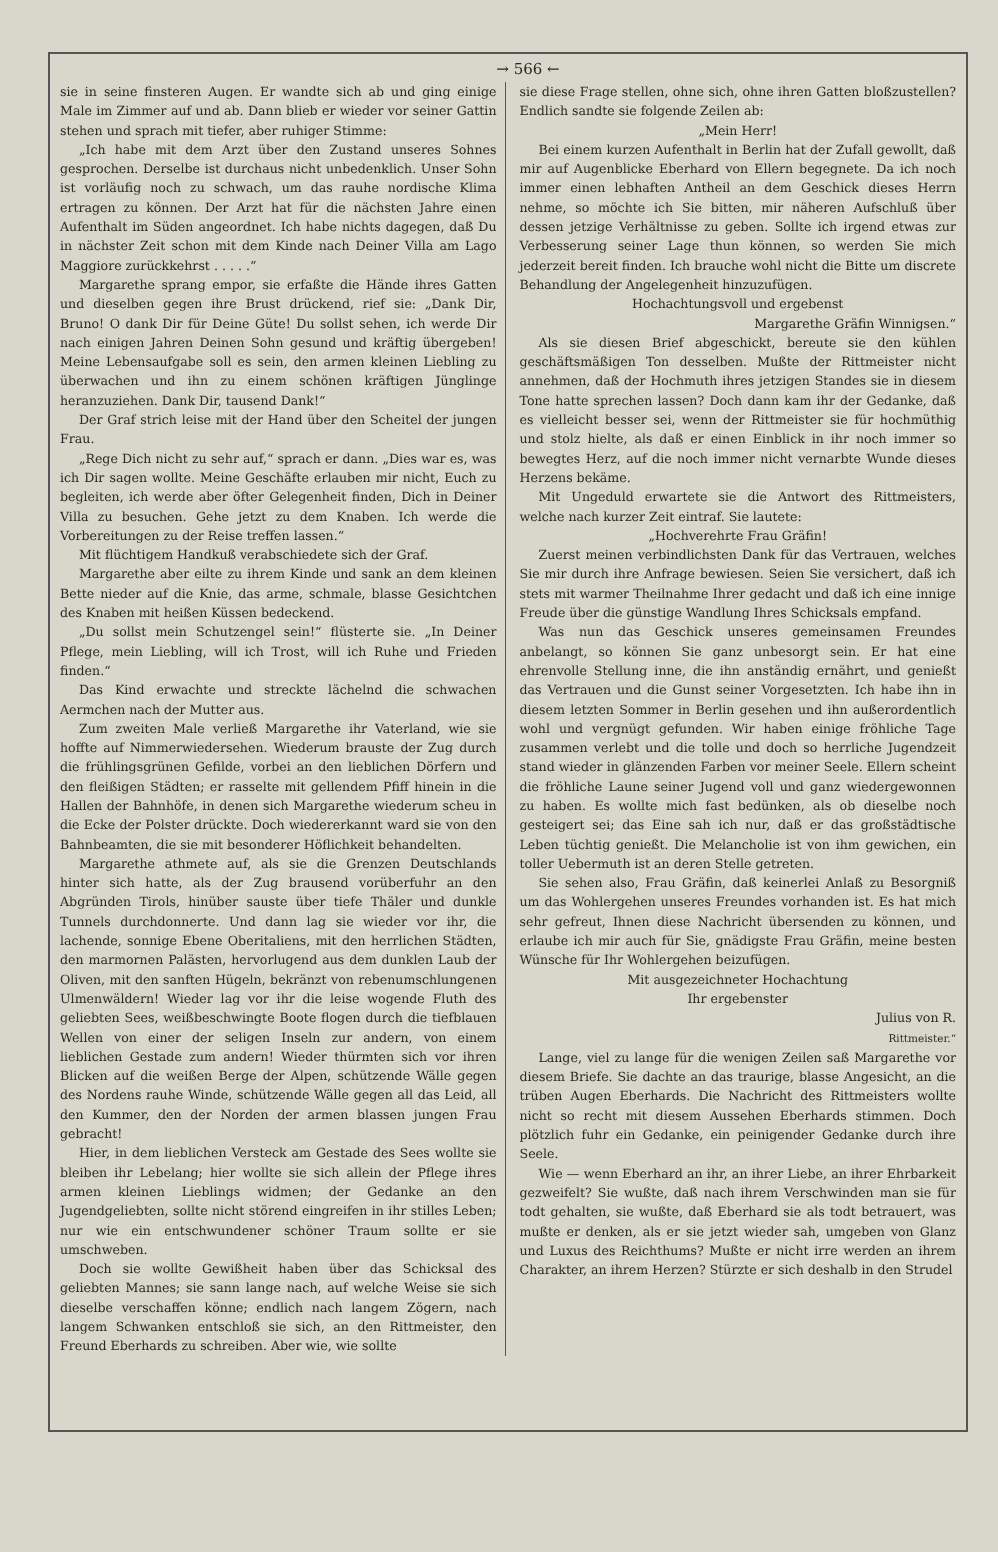→ 566 ←
sie in seine finsteren Augen. Er wandte sich ab und ging einige Male im Zimmer auf und ab. Dann blieb er wieder vor seiner Gattin stehen und sprach mit tiefer, aber ruhiger Stimme:
„Ich habe mit dem Arzt über den Zustand unseres Sohnes gesprochen. Derselbe ist durchaus nicht unbedenklich. Unser Sohn ist vorläufig noch zu schwach, um das rauhe nordische Klima ertragen zu können. Der Arzt hat für die nächsten Jahre einen Aufenthalt im Süden angeordnet. Ich habe nichts dagegen, daß Du in nächster Zeit schon mit dem Kinde nach Deiner Villa am Lago Maggiore zurückkehrst . . . . .“
Margarethe sprang empor, sie erfaßte die Hände ihres Gatten und dieselben gegen ihre Brust drückend, rief sie: „Dank Dir, Bruno! O dank Dir für Deine Güte! Du sollst sehen, ich werde Dir nach einigen Jahren Deinen Sohn gesund und kräftig übergeben! Meine Lebensaufgabe soll es sein, den armen kleinen Liebling zu überwachen und ihn zu einem schönen kräftigen Jünglinge heranzuziehen. Dank Dir, tausend Dank!“
Der Graf strich leise mit der Hand über den Scheitel der jungen Frau.
„Rege Dich nicht zu sehr auf,“ sprach er dann. „Dies war es, was ich Dir sagen wollte. Meine Geschäfte erlauben mir nicht, Euch zu begleiten, ich werde aber öfter Gelegenheit finden, Dich in Deiner Villa zu besuchen. Gehe jetzt zu dem Knaben. Ich werde die Vorbereitungen zu der Reise treffen lassen.“
Mit flüchtigem Handkuß verabschiedete sich der Graf.
Margarethe aber eilte zu ihrem Kinde und sank an dem kleinen Bette nieder auf die Knie, das arme, schmale, blasse Gesichtchen des Knaben mit heißen Küssen bedeckend.
„Du sollst mein Schutzengel sein!“ flüsterte sie. „In Deiner Pflege, mein Liebling, will ich Trost, will ich Ruhe und Frieden finden.“
Das Kind erwachte und streckte lächelnd die schwachen Aermchen nach der Mutter aus.
Zum zweiten Male verließ Margarethe ihr Vaterland, wie sie hoffte auf Nimmerwiedersehen. Wiederum brauste der Zug durch die frühlingsgrünen Gefilde, vorbei an den lieblichen Dörfern und den fleißigen Städten; er rasselte mit gellendem Pfiff hinein in die Hallen der Bahnhöfe, in denen sich Margarethe wiederum scheu in die Ecke der Polster drückte. Doch wiedererkannt ward sie von den Bahnbeamten, die sie mit besonderer Höflichkeit behandelten.
Margarethe athmete auf, als sie die Grenzen Deutschlands hinter sich hatte, als der Zug brausend vorüberfuhr an den Abgründen Tirols, hinüber sauste über tiefe Thäler und dunkle Tunnels durchdonnerte. Und dann lag sie wieder vor ihr, die lachende, sonnige Ebene Oberitaliens, mit den herrlichen Städten, den marmornen Palästen, hervorlugend aus dem dunklen Laub der Oliven, mit den sanften Hügeln, bekränzt von rebenumschlungenen Ulmenwäldern! Wieder lag vor ihr die leise wogende Fluth des geliebten Sees, weißbeschwingte Boote flogen durch die tiefblauen Wellen von einer der seligen Inseln zur andern, von einem lieblichen Gestade zum andern! Wieder thürmten sich vor ihren Blicken auf die weißen Berge der Alpen, schützende Wälle gegen des Nordens rauhe Winde, schützende Wälle gegen all das Leid, all den Kummer, den der Norden der armen blassen jungen Frau gebracht!
Hier, in dem lieblichen Versteck am Gestade des Sees wollte sie bleiben ihr Lebelang; hier wollte sie sich allein der Pflege ihres armen kleinen Lieblings widmen; der Gedanke an den Jugendgeliebten, sollte nicht störend eingreifen in ihr stilles Leben; nur wie ein entschwundener schöner Traum sollte er sie umschweben.
Doch sie wollte Gewißheit haben über das Schicksal des geliebten Mannes; sie sann lange nach, auf welche Weise sie sich dieselbe verschaffen könne; endlich nach langem Zögern, nach langem Schwanken entschloß sie sich, an den Rittmeister, den Freund Eberhards zu schreiben. Aber wie, wie sollte
sie diese Frage stellen, ohne sich, ohne ihren Gatten bloßzustellen? Endlich sandte sie folgende Zeilen ab:
„Mein Herr!
Bei einem kurzen Aufenthalt in Berlin hat der Zufall gewollt, daß mir auf Augenblicke Eberhard von Ellern begegnete. Da ich noch immer einen lebhaften Antheil an dem Geschick dieses Herrn nehme, so möchte ich Sie bitten, mir näheren Aufschluß über dessen jetzige Verhältnisse zu geben. Sollte ich irgend etwas zur Verbesserung seiner Lage thun können, so werden Sie mich jederzeit bereit finden. Ich brauche wohl nicht die Bitte um discrete Behandlung der Angelegenheit hinzuzufügen.
Hochachtungsvoll und ergebenst
Margarethe Gräfin Winnigsen.“
Als sie diesen Brief abgeschickt, bereute sie den kühlen geschäftsmäßigen Ton desselben. Mußte der Rittmeister nicht annehmen, daß der Hochmuth ihres jetzigen Standes sie in diesem Tone hatte sprechen lassen? Doch dann kam ihr der Gedanke, daß es vielleicht besser sei, wenn der Rittmeister sie für hochmüthig und stolz hielte, als daß er einen Einblick in ihr noch immer so bewegtes Herz, auf die noch immer nicht vernarbte Wunde dieses Herzens bekäme.
Mit Ungeduld erwartete sie die Antwort des Rittmeisters, welche nach kurzer Zeit eintraf. Sie lautete:
„Hochverehrte Frau Gräfin!
Zuerst meinen verbindlichsten Dank für das Vertrauen, welches Sie mir durch ihre Anfrage bewiesen. Seien Sie versichert, daß ich stets mit warmer Theilnahme Ihrer gedacht und daß ich eine innige Freude über die günstige Wandlung Ihres Schicksals empfand.
Was nun das Geschick unseres gemeinsamen Freundes anbelangt, so können Sie ganz unbesorgt sein. Er hat eine ehrenvolle Stellung inne, die ihn anständig ernährt, und genießt das Vertrauen und die Gunst seiner Vorgesetzten. Ich habe ihn in diesem letzten Sommer in Berlin gesehen und ihn außerordentlich wohl und vergnügt gefunden. Wir haben einige fröhliche Tage zusammen verlebt und die tolle und doch so herrliche Jugendzeit stand wieder in glänzenden Farben vor meiner Seele. Ellern scheint die fröhliche Laune seiner Jugend voll und ganz wiedergewonnen zu haben. Es wollte mich fast bedünken, als ob dieselbe noch gesteigert sei; das Eine sah ich nur, daß er das großstädtische Leben tüchtig genießt. Die Melancholie ist von ihm gewichen, ein toller Uebermuth ist an deren Stelle getreten.
Sie sehen also, Frau Gräfin, daß keinerlei Anlaß zu Besorgniß um das Wohlergehen unseres Freundes vorhanden ist. Es hat mich sehr gefreut, Ihnen diese Nachricht übersenden zu können, und erlaube ich mir auch für Sie, gnädigste Frau Gräfin, meine besten Wünsche für Ihr Wohlergehen beizufügen.
Mit ausgezeichneter Hochachtung
Ihr ergebenster
Julius von R.
Rittmeister.“
Lange, viel zu lange für die wenigen Zeilen saß Margarethe vor diesem Briefe. Sie dachte an das traurige, blasse Angesicht, an die trüben Augen Eberhards. Die Nachricht des Rittmeisters wollte nicht so recht mit diesem Aussehen Eberhards stimmen. Doch plötzlich fuhr ein Gedanke, ein peinigender Gedanke durch ihre Seele.
Wie — wenn Eberhard an ihr, an ihrer Liebe, an ihrer Ehrbarkeit gezweifelt? Sie wußte, daß nach ihrem Verschwinden man sie für todt gehalten, sie wußte, daß Eberhard sie als todt betrauert, was mußte er denken, als er sie jetzt wieder sah, umgeben von Glanz und Luxus des Reichthums? Mußte er nicht irre werden an ihrem Charakter, an ihrem Herzen? Stürzte er sich deshalb in den Strudel